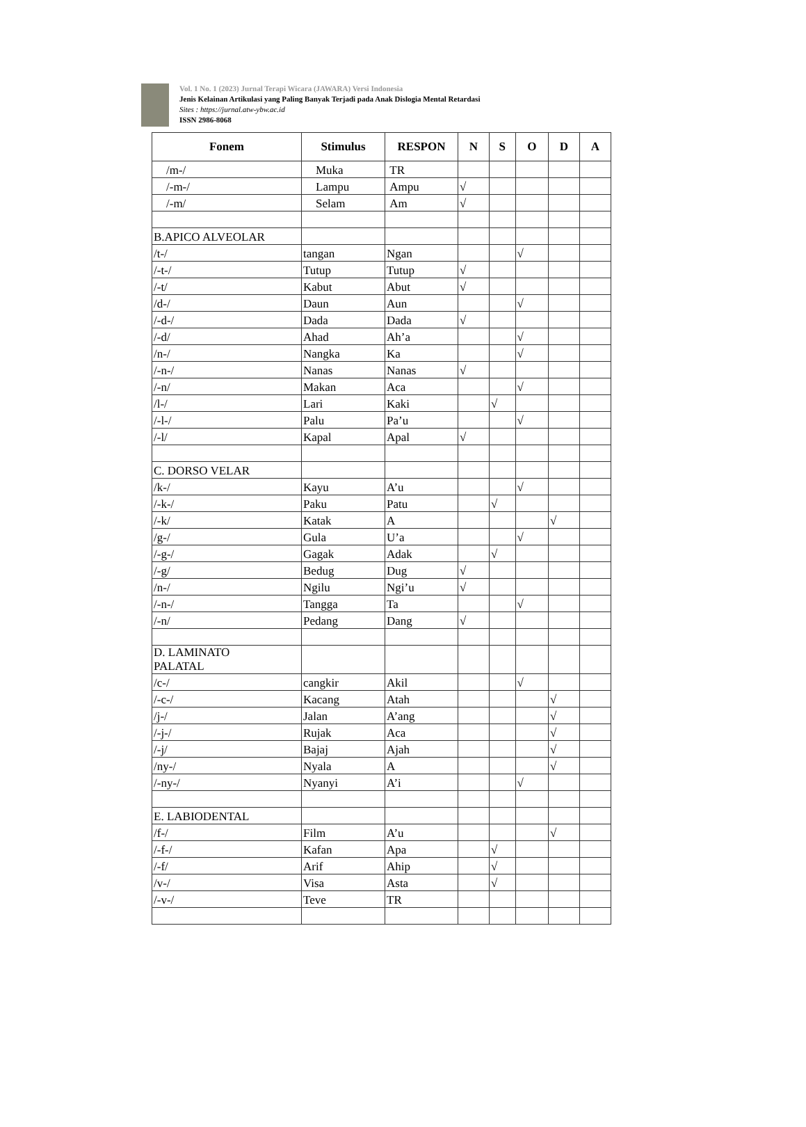Vol. 1 No. 1 (2023) Jurnal Terapi Wicara (JAWARA) Versi Indonesia
Jenis Kelainan Artikulasi yang Paling Banyak Terjadi pada Anak Dislogia Mental Retardasi
Sites : https://jurnal.atw-ybw.ac.id
ISSN 2986-8068
| Fonem | Stimulus | RESPON | N | S | O | D | A |
| --- | --- | --- | --- | --- | --- | --- | --- |
| /m-/ | Muka | TR | | | | | |
| /-m-/ | Lampu | Ampu | √ | | | | |
| /-m/ | Selam | Am | √ | | | | |
| B.APICO ALVEOLAR | | | | | | | |
| /t-/ | tangan | Ngan | | | √ | | |
| /-t-/ | Tutup | Tutup | √ | | | | |
| /-t/ | Kabut | Abut | √ | | | | |
| /d-/ | Daun | Aun | | | √ | | |
| /-d-/ | Dada | Dada | √ | | | | |
| /-d/ | Ahad | Ah’a | | | √ | | |
| /n-/ | Nangka | Ka | | | √ | | |
| /-n-/ | Nanas | Nanas | √ | | | | |
| /-n/ | Makan | Aca | | | √ | | |
| /l-/ | Lari | Kaki | | √ | | | |
| /-l-/ | Palu | Pa’u | | | √ | | |
| /-l/ | Kapal | Apal | √ | | | | |
| C. DORSO VELAR | | | | | | | |
| /k-/ | Kayu | A’u | | | √ | | |
| /-k-/ | Paku | Patu | | √ | | | |
| /-k/ | Katak | A | | | | √ | |
| /g-/ | Gula | U’a | | | √ | | |
| /-g-/ | Gagak | Adak | | √ | | | |
| /-g/ | Bedug | Dug | √ | | | | |
| /n-/ | Ngilu | Ngi’u | √ | | | | |
| /-n-/ | Tangga | Ta | | | √ | | |
| /-n/ | Pedang | Dang | √ | | | | |
| D. LAMINATO PALATAL | | | | | | | |
| /c-/ | cangkir | Akil | | | √ | | |
| /-c-/ | Kacang | Atah | | | | √ | |
| /j-/ | Jalan | A’ang | | | | √ | |
| /-j-/ | Rujak | Aca | | | | √ | |
| /-j/ | Bajaj | Ajah | | | | √ | |
| /ny-/ | Nyala | A | | | | √ | |
| /-ny-/ | Nyanyi | A’i | | | √ | | |
| E. LABIODENTAL | | | | | | | |
| /f-/ | Film | A’u | | | | √ | |
| /-f-/ | Kafan | Apa | | √ | | | |
| /-f/ | Arif | Ahip | | √ | | | |
| /v-/ | Visa | Asta | | √ | | | |
| /-v-/ | Teve | TR | | | | | |